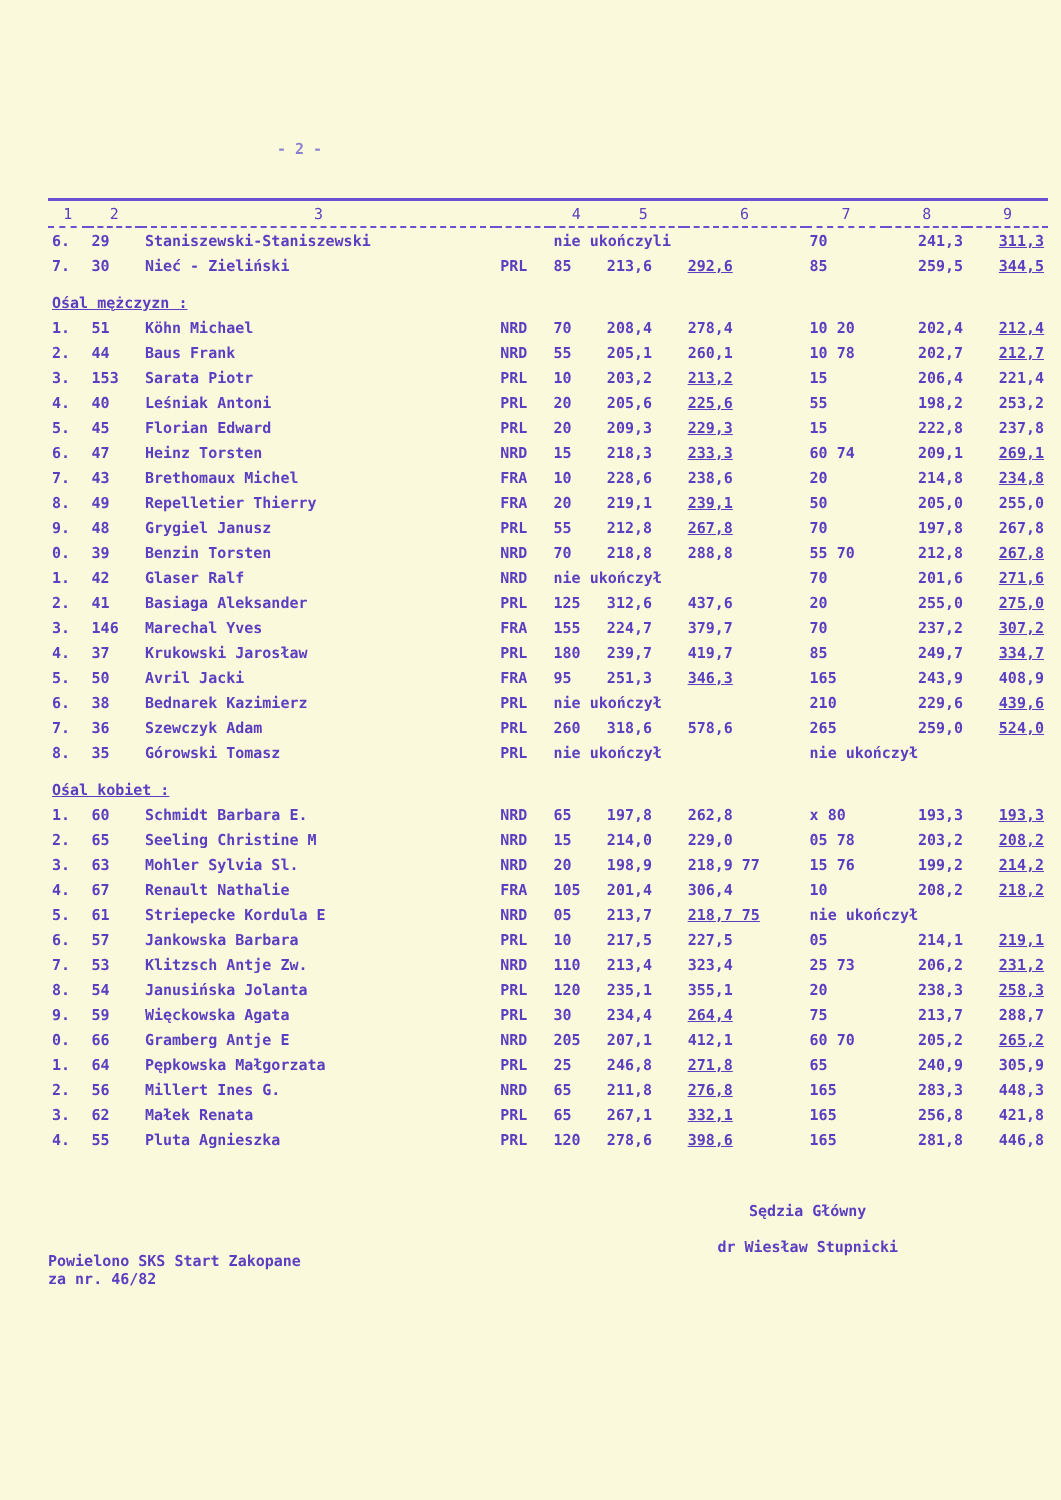- 2 -
| 1 | 2 | 3 | | 4 | 5 | 6 | 7 | 8 | 9 |
| --- | --- | --- | --- | --- | --- | --- | --- | --- | --- |
| 6. | 29 | Staniszewski-Staniszewski | | nie ukończyli | | | 70 | 241,3 | 311,3 |
| 7. | 30 | Nieć - Zieliński | PRL | 85 | 213,6 | 292,6 | 85 | 259,5 | 344,5 |
| Ośal mężczyzn : | | | | | | | | | |
| 1. | 51 | Köhn Michael | NRD | 70 | 208,4 | 278,4 | 10 20 | 202,4 | 212,4 |
| 2. | 44 | Baus Frank | NRD | 55 | 205,1 | 260,1 | 10 78 | 202,7 | 212,7 |
| 3. | 153 | Sarata Piotr | PRL | 10 | 203,2 | 213,2 | 15 | 206,4 | 221,4 |
| 4. | 40 | Leśniak Antoni | PRL | 20 | 205,6 | 225,6 | 55 | 198,2 | 253,2 |
| 5. | 45 | Florian Edward | PRL | 20 | 209,3 | 229,3 | 15 | 222,8 | 237,8 |
| 6. | 47 | Heinz Torsten | NRD | 15 | 218,3 | 233,3 | 60 74 | 209,1 | 269,1 |
| 7. | 43 | Brethomaux Michel | FRA | 10 | 228,6 | 238,6 | 20 | 214,8 | 234,8 |
| 8. | 49 | Repelletier Thierry | FRA | 20 | 219,1 | 239,1 | 50 | 205,0 | 255,0 |
| 9. | 48 | Grygiel Janusz | PRL | 55 | 212,8 | 267,8 | 70 | 197,8 | 267,8 |
| 0. | 39 | Benzin Torsten | NRD | 70 | 218,8 | 288,8 | 55 70 | 212,8 | 267,8 |
| 1. | 42 | Glaser Ralf | NRD | nie ukończył | | | 70 | 201,6 | 271,6 |
| 2. | 41 | Basiaga Aleksander | PRL | 125 | 312,6 | 437,6 | 20 | 255,0 | 275,0 |
| 3. | 146 | Marechal Yves | FRA | 155 | 224,7 | 379,7 | 70 | 237,2 | 307,2 |
| 4. | 37 | Krukowski Jarosław | PRL | 180 | 239,7 | 419,7 | 85 | 249,7 | 334,7 |
| 5. | 50 | Avril Jacki | FRA | 95 | 251,3 | 346,3 | 165 | 243,9 | 408,9 |
| 6. | 38 | Bednarek Kazimierz | PRL | nie ukończył | | | 210 | 229,6 | 439,6 |
| 7. | 36 | Szewczyk Adam | PRL | 260 | 318,6 | 578,6 | 265 | 259,0 | 524,0 |
| 8. | 35 | Górowski Tomasz | PRL | nie ukończył | | | nie ukończył | | |
| Ośal kobiet : | | | | | | | | | |
| 1. | 60 | Schmidt Barbara E. | NRD | 65 | 197,8 | 262,8 | x 80 | 193,3 | 193,3 |
| 2. | 65 | Seeling Christine M | NRD | 15 | 214,0 | 229,0 | 05 78 | 203,2 | 208,2 |
| 3. | 63 | Mohler Sylvia Sl. | NRD | 20 | 198,9 | 218,9 77 | 15 76 | 199,2 | 214,2 |
| 4. | 67 | Renault Nathalie | FRA | 105 | 201,4 | 306,4 | 10 | 208,2 | 218,2 |
| 5. | 61 | Striepecke Kordula E | NRD | 05 | 213,7 | 218,7 75 | nie ukończył | | |
| 6. | 57 | Jankowska Barbara | PRL | 10 | 217,5 | 227,5 | 05 | 214,1 | 219,1 |
| 7. | 53 | Klitzsch Antje Zw. | NRD | 110 | 213,4 | 323,4 | 25 73 | 206,2 | 231,2 |
| 8. | 54 | Janusińska Jolanta | PRL | 120 | 235,1 | 355,1 | 20 | 238,3 | 258,3 |
| 9. | 59 | Więckowska Agata | PRL | 30 | 234,4 | 264,4 | 75 | 213,7 | 288,7 |
| 0. | 66 | Gramberg Antje E | NRD | 205 | 207,1 | 412,1 | 60 70 | 205,2 | 265,2 |
| 1. | 64 | Pępkowska Małgorzata | PRL | 25 | 246,8 | 271,8 | 65 | 240,9 | 305,9 |
| 2. | 56 | Millert Ines G. | NRD | 65 | 211,8 | 276,8 | 165 | 283,3 | 448,3 |
| 3. | 62 | Małek Renata | PRL | 65 | 267,1 | 332,1 | 165 | 256,8 | 421,8 |
| 4. | 55 | Pluta Agnieszka | PRL | 120 | 278,6 | 398,6 | 165 | 281,8 | 446,8 |
Powielono SKS Start Zakopane
za nr. 46/82
Sędzia Główny
dr Wiesław Stupnicki